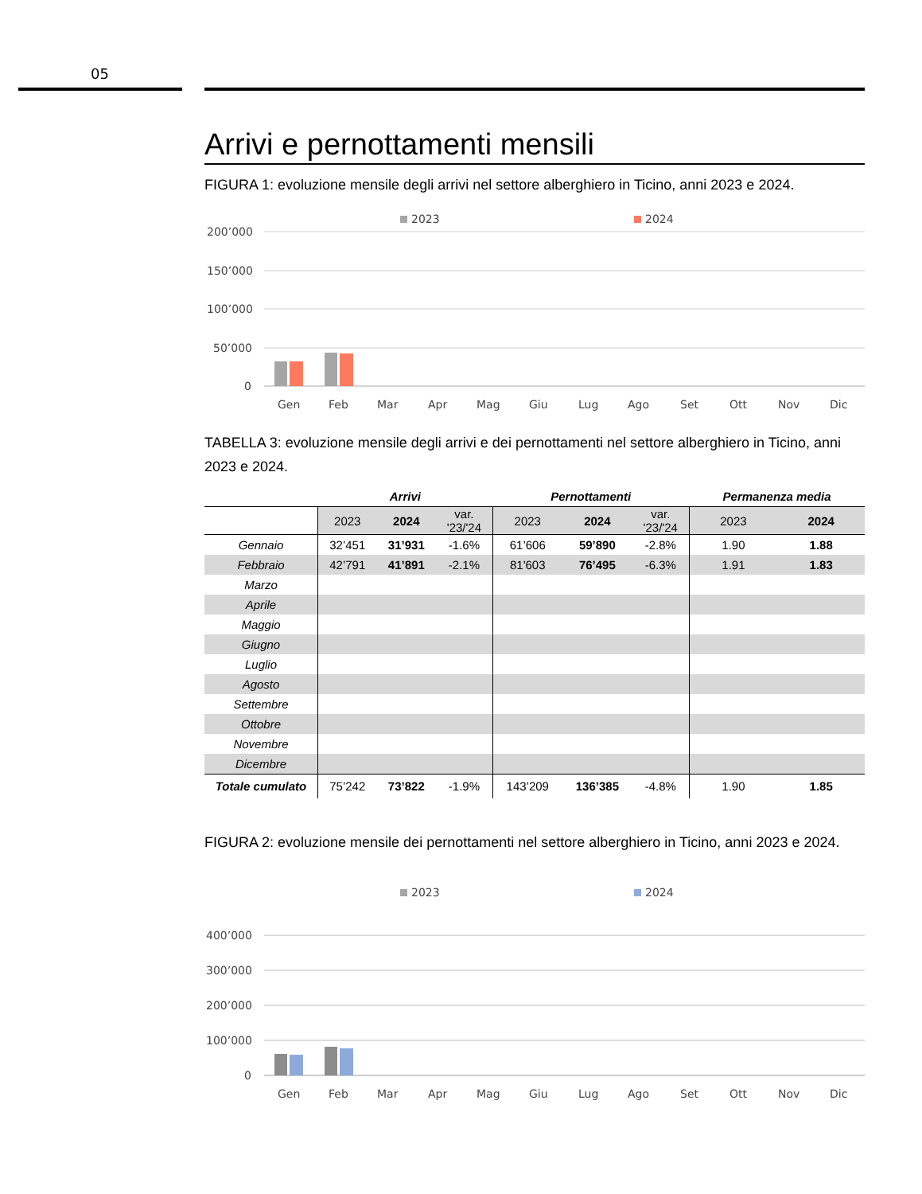05
Arrivi e pernottamenti mensili
FIGURA 1: evoluzione mensile degli arrivi nel settore alberghiero in Ticino, anni 2023 e 2024.
2023
2024
200’000
150’000
100’000
50’000
0
Gen
Feb
Mar
Apr
Mag
Giu
Lug
Ago
Set
Ott
Nov
Dic
TABELLA 3: evoluzione mensile degli arrivi e dei pernottamenti nel settore alberghiero in Ticino, anni 2023 e 2024.
| | Arrivi | | | Pernottamenti | | | Permanenza media | |
| --- | --- | --- | --- | --- | --- | --- | --- | --- |
| | 2023 | 2024 | var. '23/'24 | 2023 | 2024 | var. '23/'24 | 2023 | 2024 |
| Gennaio | 32’451 | 31’931 | -1.6% | 61’606 | 59’890 | -2.8% | 1.90 | 1.88 |
| Febbraio | 42’791 | 41’891 | -2.1% | 81'603 | 76’495 | -6.3% | 1.91 | 1.83 |
| Marzo | | | | | | | | |
| Aprile | | | | | | | | |
| Maggio | | | | | | | | |
| Giugno | | | | | | | | |
| Luglio | | | | | | | | |
| Agosto | | | | | | | | |
| Settembre | | | | | | | | |
| Ottobre | | | | | | | | |
| Novembre | | | | | | | | |
| Dicembre | | | | | | | | |
| Totale cumulato | 75’242 | 73’822 | -1.9% | 143’209 | 136’385 | -4.8% | 1.90 | 1.85 |
FIGURA 2: evoluzione mensile dei pernottamenti nel settore alberghiero in Ticino, anni 2023 e 2024.
2023
2024
400’000
300’000
200’000
100’000
0
Gen
Feb
Mar
Apr
Mag
Giu
Lug
Ago
Set
Ott
Nov
Dic